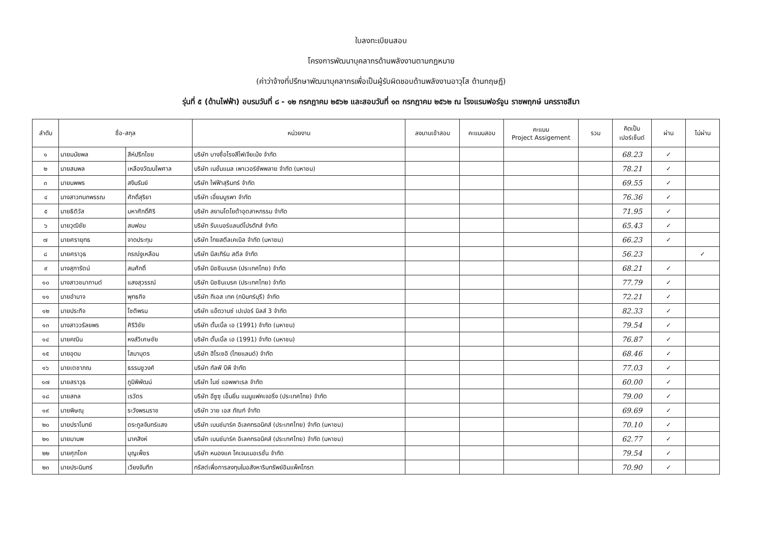ใบลงทะเบียนสอบ
โครงการพัฒนาบุคลากรด้านพลังงานตามกฎหมาย
(ค่าว่าจ้างที่ปรึกษาพัฒนาบุคลากรเพื่อเป็นผู้รับผิดชอบด้านพลังงานอาวุโส ด้านทฤษฎี)
รุ่นที่ ๕ (ด้านไฟฟ้า) อบรมวันที่ ๘ - ๑๒ กรกฎาคม ๒๕๖๒ และสอบวันที่ ๑๓ กรกฎาคม ๒๕๖๒ ณ โรงแรมฟอร์จูน ราชพฤกษ์ นครราชสีมา
| ลำดับ | ชื่อ-สกุล | | หน่วยงาน | ลงนามเข้าสอบ | คะแนนสอบ | คะแนน Project Assigement | รวม | คิดเป็น เปอร์เซ็นต์ | ผ่าน | ไม่ผ่าน |
| --- | --- | --- | --- | --- | --- | --- | --- | --- | --- | --- |
| ๑ | นายมนัยพล | สีห์ปรีกไชย | บริษัท บางซื่อโรงสีไฟเจียเม้ง จำกัด | | | | | 68.23 | ✓ | |
| ๒ | นายสมพล | เหลืองวัฒนไพศาล | บริษัท เนชั่นแนล เพาเวอร์ซัพพลาย จำกัด (มหาชน) | | | | | 78.21 | ✓ | |
| ๓ | นายนพพร | สงึมรัมย์ | บริษัท ไฟฟ้าสุรินทร์ จำกัด | | | | | 69.55 | ✓ | |
| ๔ | นางสาวกนกพรรณ | ศักดิ์สุริยา | บริษัท เอี่ยมบูรพา จำกัด | | | | | 76.36 | ✓ | |
| ๕ | นายธิติวัส | มหาศักดิ์ศิริ | บริษัท สยามโตโยต้าอุตสาหกรรม จำกัด | | | | | 71.95 | ✓ | |
| ๖ | นายวุฒิชัย | สมฟอม | บริษัท รับเบอร์แลนด์โปรดักส์ จำกัด | | | | | 65.43 | ✓ | |
| ๗ | นายศรายุทธ | จาดประทุม | บริษัท ไทยสตีลเคเบิล จำกัด (มหาชน) | | | | | 66.23 | ✓ | |
| ๘ | นายศราวุธ | กรณ์งูเหลือม | บริษัท นีสเทิร์น สตีล จำกัด | | | | | 56.23 | | ✓ |
| ๙ | นางสุภารัตน์ | สมศักดิ์ | บริษัท นิชชินเบรค (ประเทศไทย) จำกัด | | | | | 68.21 | ✓ | |
| ๑๐ | นางสาวชนากานต์ | แสงสุวรรณ์ | บริษัท นิชชินเบรค (ประเทศไทย) จำกัด | | | | | 77.79 | ✓ | |
| ๑๑ | นายอำนาจ | พุทธกิจ | บริษัท ทีเอส เทค (กบินทร์บุรี) จำกัด | | | | | 72.21 | ✓ | |
| ๑๒ | นายประกิจ | โชติพรม | บริษัท แอ๊ดวานซ์ เปเปอร์ มิลส์ 3 จำกัด | | | | | 82.33 | ✓ | |
| ๑๓ | นางสาววรัลยพร | ศิริวิชัย | บริษัท ตั้บเบิ้ล เอ (1991) จำกัด (มหาชน) | | | | | 79.54 | ✓ | |
| ๑๔ | นายคณิน | หงส์วิเศษชัย | บริษัท ตั้บเบิ้ล เอ (1991) จำกัด (มหาชน) | | | | | 76.87 | ✓ | |
| ๑๕ | นายอุดม | โสมาบุตร | บริษัท ฮิโรเซอิ (ไทยแลนด์) จำกัด | | | | | 68.46 | ✓ | |
| ๑๖ | นายเตชาภณ | ธรรมชูวงศ์ | บริษัท กัลฟ์ บีพี จำกัด | | | | | 77.03 | ✓ | |
| ๑๗ | นายสราวุธ | ภูมิพิพัฒน์ | บริษัท ไนซ์ แอพพาเรล จำกัด | | | | | 60.00 | ✓ | |
| ๑๘ | นายสกล | เรวัตร | บริษัท อีซูซุ เอ็นยิ่น แมนูแฟคเจอริ่ง (ประเทศไทย) จำกัด | | | | | 79.00 | ✓ | |
| ๑๙ | นายพิษณุ | ระวังพรมราช | บริษัท วาย เอส ภัณฑ์ จำกัด | | | | | 69.69 | ✓ | |
| ๒๐ | นายปราโมทย์ | ตระกูลจันทร์แสง | บริษัท เบนช์มาร์ค อิเลคทรอนิคส์ (ประเทศไทย) จำกัด (มหาชน) | | | | | 70.10 | ✓ | |
| ๒๑ | นายมานพ | นาคสิงห์ | บริษัท เบนช์มาร์ค อิเลคทรอนิคส์ (ประเทศไทย) จำกัด (มหาชน) | | | | | 62.77 | ✓ | |
| ๒๒ | นายศุภโชค | บุญเพ็ชร | บริษัท หนองแค โคเจนเนอเรชั่น จำกัด | | | | | 79.54 | ✓ | |
| ๒๓ | นายประมินทร์ | เวียงจันทึก | ทรัสต์เพื่อการลงทุนในอสังหาริมทรัพย์อิมแพ็คโกรท | | | | | 70.90 | ✓ | |